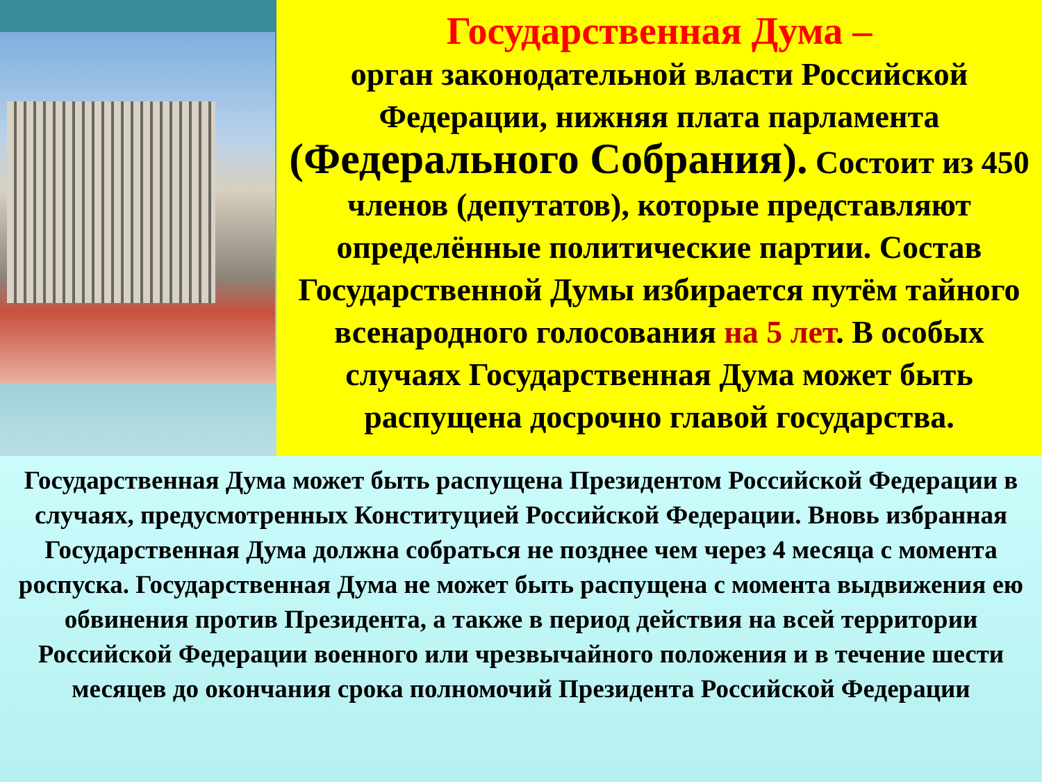Государственная Дума –
орган законодательной власти Российской Федерации, нижняя плата парламента (Федерального Собрания). Состоит из 450 членов (депутатов), которые представляют определённые политические партии. Состав Государственной Думы избирается путём тайного всенародного голосования на 5 лет. В особых случаях Государственная Дума может быть распущена досрочно главой государства.
Государственная Дума может быть распущена Президентом Российской Федерации в случаях, предусмотренных Конституцией Российской Федерации. Вновь избранная Государственная Дума должна собраться не позднее чем через 4 месяца с момента роспуска. Государственная Дума не может быть распущена с момента выдвижения ею обвинения против Президента, а также в период действия на всей территории Российской Федерации военного или чрезвычайного положения и в течение шести месяцев до окончания срока полномочий Президента Российской Федерации